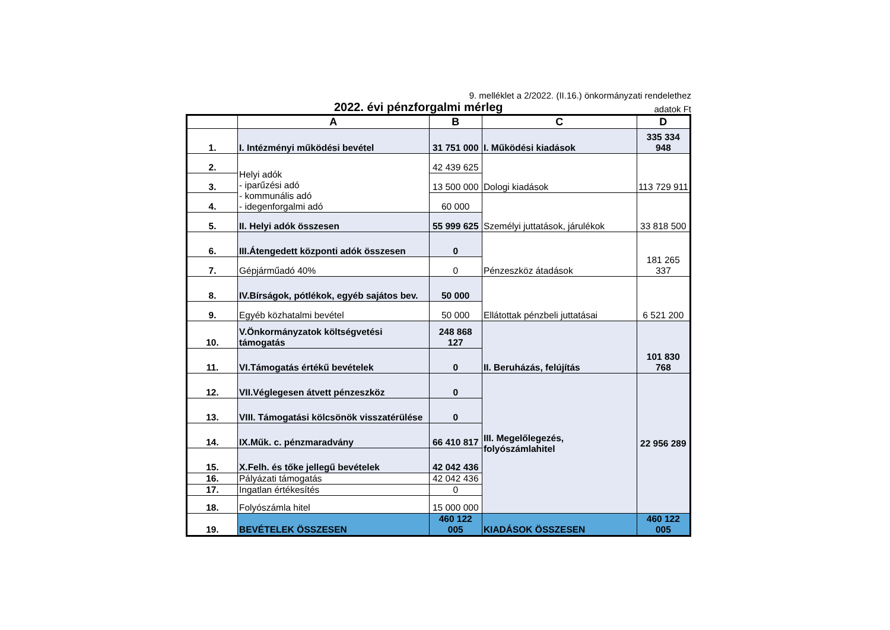9. melléklet a 2/2022. (II.16.) önkormányzati rendelethez
2022. évi pénzforgalmi mérleg adatok Ft
| | A | B | C | D |
| --- | --- | --- | --- | --- |
| 1. | I. Intézményi működési bevétel | 31 751 000 | I. Működési kiadások | 335 334 948 |
| 2. | Helyi adók - iparűzési adó - kommunális adó - idegenforgalmi adó | 42 439 625 | Dologi kiadások | 113 729 911 |
| 3. | | 13 500 000 | | |
| 4. | | 60 000 | Személyi juttatások, járulékok | 33 818 500 |
| 5. | II. Helyi adók összesen | 55 999 625 | | |
| 6. | III.Átengedett központi adók összesen | 0 | Pénzeszköz átadások | 181 265 337 |
| 7. | Gépjárműadó 40% | 0 | | |
| 8. | IV.Bírságok, pótlékok, egyéb sajátos bev. | 50 000 | Ellátottak pénzbeli juttatásai | 6 521 200 |
| 9. | Egyéb közhatalmi bevétel | 50 000 | | |
| 10. | V.Önkormányzatok költségvetési támogatás | 248 868 127 | II. Beruházás, felújítás | 101 830 768 |
| 11. | VI.Támogatás értékű bevételek | 0 | | |
| 12. | VII.Véglegesen átvett pénzeszköz | 0 | III. Megelőlegezés, folyószámlahitel | 22 956 289 |
| 13. | VIII. Támogatási kölcsönök visszatérülése | 0 | | |
| 14. | IX.Műk. c. pénzmaradvány | 66 410 817 | | |
| 15. | X.Felh. és tőke jellegű bevételek | 42 042 436 | | |
| 16. | Pályázati támogatás | 42 042 436 | | |
| 17. | Ingatlan értékesítés | 0 | | |
| 18. | Folyószámla hitel | 15 000 000 | | |
| 19. | BEVÉTELEK ÖSSZESEN | 460 122 005 | KIADÁSOK ÖSSZESEN | 460 122 005 |